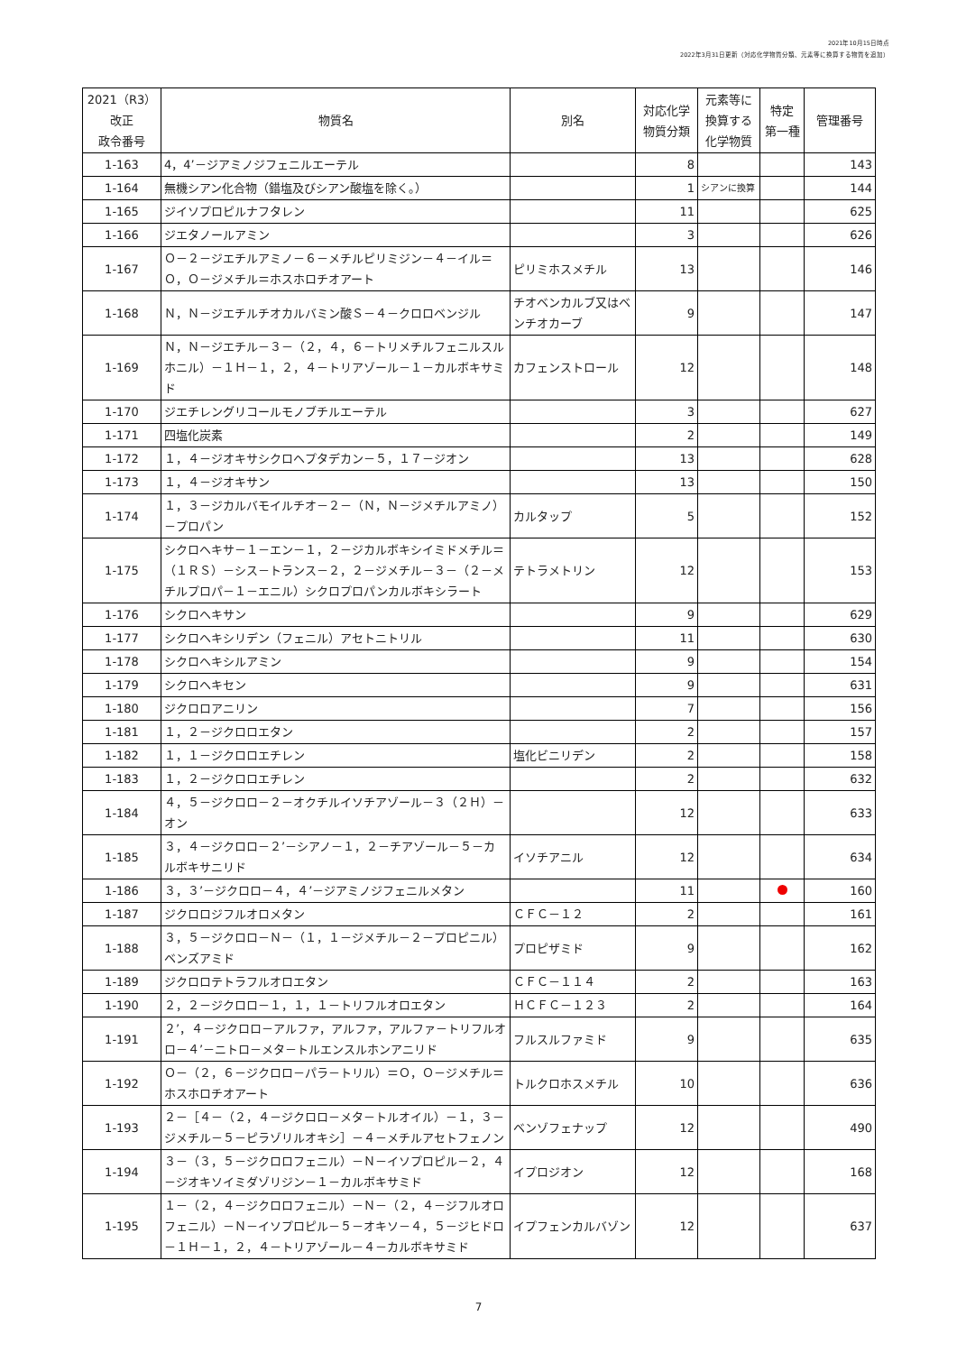2021年10月15日時点
2022年3月31日更新（対応化学物質分類、元素等に換算する物質を追加）
| 2021（R3） 改正 政令番号 | 物質名 | 別名 | 対応化学 物質分類 | 元素等に 換算する 化学物質 | 特定 第一種 | 管理番号 |
| --- | --- | --- | --- | --- | --- | --- |
| 1-163 | 4，4’－ジアミノジフェニルエーテル | | 8 | | | 143 |
| 1-164 | 無機シアン化合物（錯塩及びシアン酸塩を除く。） | | 1 | シアンに換算 | | 144 |
| 1-165 | ジイソプロピルナフタレン | | 11 | | | 625 |
| 1-166 | ジエタノールアミン | | 3 | | | 626 |
| 1-167 | Ｏ－２－ジエチルアミノ－６－メチルピリミジン－４－イル＝Ｏ，Ｏ－ジメチル＝ホスホロチオアート | ピリミホスメチル | 13 | | | 146 |
| 1-168 | Ｎ，Ｎ－ジエチルチオカルバミン酸Ｓ－４－クロロベンジル | チオベンカルブ又はベンチオカーブ | 9 | | | 147 |
| 1-169 | Ｎ，Ｎ－ジエチル－３－（２，４，６－トリメチルフェニルスルホニル）－１Ｈ－１，２，４－トリアゾール－１－カルボキサミド | カフェンストロール | 12 | | | 148 |
| 1-170 | ジエチレングリコールモノブチルエーテル | | 3 | | | 627 |
| 1-171 | 四塩化炭素 | | 2 | | | 149 |
| 1-172 | １，４－ジオキサシクロヘプタデカン－５，１７－ジオン | | 13 | | | 628 |
| 1-173 | １，４－ジオキサン | | 13 | | | 150 |
| 1-174 | １，３－ジカルバモイルチオ－２－（Ｎ，Ｎ－ジメチルアミノ）－プロパン | カルタップ | 5 | | | 152 |
| 1-175 | シクロヘキサ－１－エン－１，２－ジカルボキシイミドメチル＝（１ＲＳ）－シス－トランス－２，２－ジメチル－３－（２－メチルプロパ－１－エニル）シクロプロパンカルボキシラート | テトラメトリン | 12 | | | 153 |
| 1-176 | シクロヘキサン | | 9 | | | 629 |
| 1-177 | シクロヘキシリデン（フェニル）アセトニトリル | | 11 | | | 630 |
| 1-178 | シクロヘキシルアミン | | 9 | | | 154 |
| 1-179 | シクロヘキセン | | 9 | | | 631 |
| 1-180 | ジクロロアニリン | | 7 | | | 156 |
| 1-181 | １，２－ジクロロエタン | | 2 | | | 157 |
| 1-182 | １，１－ジクロロエチレン | 塩化ビニリデン | 2 | | | 158 |
| 1-183 | １，２－ジクロロエチレン | | 2 | | | 632 |
| 1-184 | ４，５－ジクロロ－２－オクチルイソチアゾール－３（２Ｈ）－オン | | 12 | | | 633 |
| 1-185 | ３，４－ジクロロ－２’－シアノ－１，２－チアゾール－５－カルボキサニリド | イソチアニル | 12 | | | 634 |
| 1-186 | ３，３’－ジクロロ－４，４’－ジアミノジフェニルメタン | | 11 | | | 160 |
| 1-187 | ジクロロジフルオロメタン | ＣＦＣ－１２ | 2 | | | 161 |
| 1-188 | ３，５－ジクロロ－Ｎ－（１，１－ジメチル－２－プロピニル）ベンズアミド | プロピザミド | 9 | | | 162 |
| 1-189 | ジクロロテトラフルオロエタン | ＣＦＣ－１１４ | 2 | | | 163 |
| 1-190 | ２，２－ジクロロ－１，１，１－トリフルオロエタン | ＨＣＦＣ－１２３ | 2 | | | 164 |
| 1-191 | ２’，４－ジクロロ－アルファ，アルファ，アルファ－トリフルオロ－４’－ニトロ－メタ－トルエンスルホンアニリド | フルスルファミド | 9 | | | 635 |
| 1-192 | Ｏ－（２，６－ジクロロ－パラ－トリル）＝Ｏ，Ｏ－ジメチル＝ホスホロチオアート | トルクロホスメチル | 10 | | | 636 |
| 1-193 | ２－［４－（２，４－ジクロロ－メタ－トルオイル）－１，３－ジメチル－５－ピラゾリルオキシ］－４－メチルアセトフェノン | ベンゾフェナップ | 12 | | | 490 |
| 1-194 | ３－（３，５－ジクロロフェニル）－Ｎ－イソプロピル－２，４－ジオキソイミダゾリジン－１－カルボキサミド | イプロジオン | 12 | | | 168 |
| 1-195 | １－（２，４－ジクロロフェニル）－Ｎ－（２，４－ジフルオロフェニル）－Ｎ－イソプロピル－５－オキソ－４，５－ジヒドロ－１Ｈ－１，２，４－トリアゾール－４－カルボキサミド | イプフェンカルバゾン | 12 | | | 637 |
7